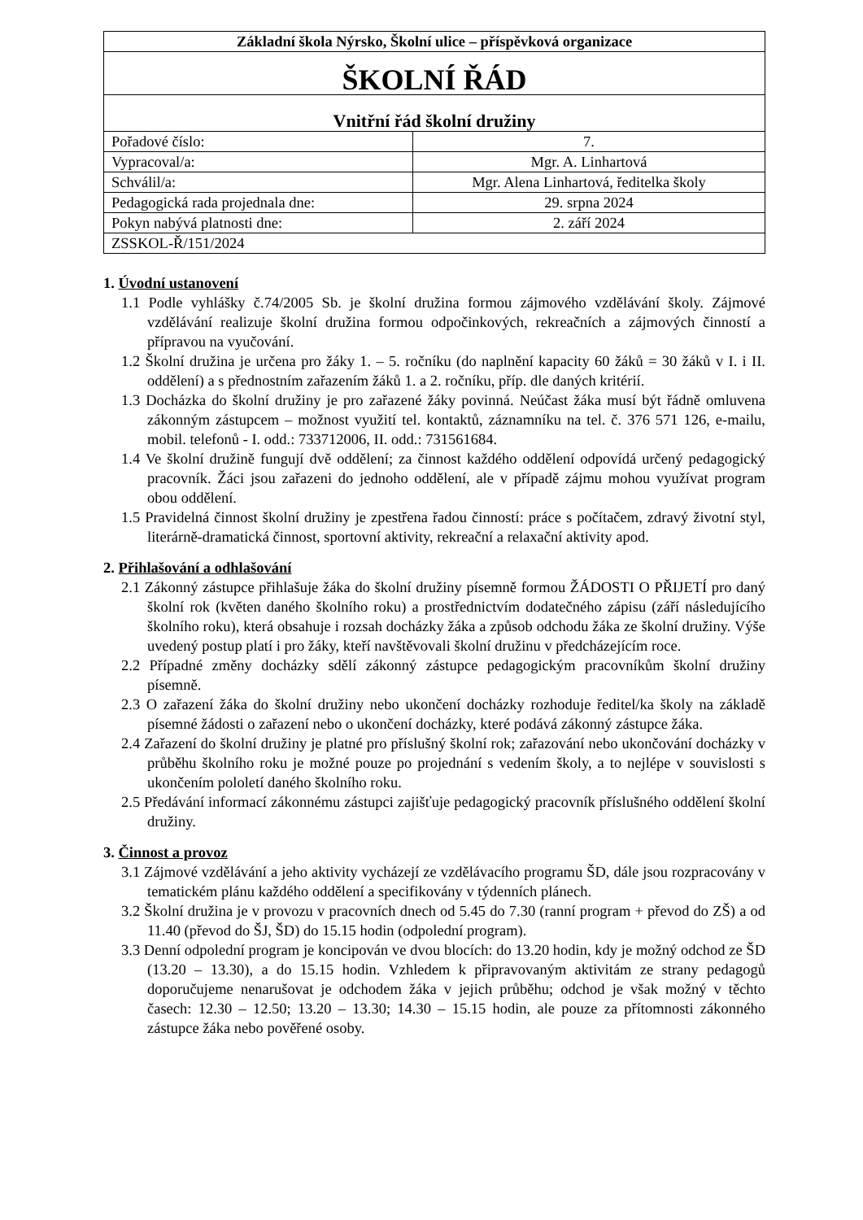| Základní škola Nýrsko, Školní ulice – příspěvková organizace | |
| ŠKOLNÍ ŘÁD | |
| Vnitřní řád školní družiny | |
| Pořadové číslo: | 7. |
| Vypracoval/a: | Mgr. A. Linhartová |
| Schválil/a: | Mgr. Alena Linhartová, ředitelka školy |
| Pedagogická rada projednala dne: | 29. srpna 2024 |
| Pokyn nabývá platnosti dne: | 2. září 2024 |
| ZSSKOL-Ř/151/2024 | |
1. Úvodní ustanovení
1.1 Podle vyhlášky č.74/2005 Sb. je školní družina formou zájmového vzdělávání školy. Zájmové vzdělávání realizuje školní družina formou odpočinkových, rekreačních a zájmových činností a přípravou na vyučování.
1.2 Školní družina je určena pro žáky 1. – 5. ročníku (do naplnění kapacity 60 žáků = 30 žáků v I. i II. oddělení) a s přednostním zařazením žáků 1. a 2. ročníku, příp. dle daných kritérií.
1.3 Docházka do školní družiny je pro zařazené žáky povinná. Neúčast žáka musí být řádně omluvena zákonným zástupcem – možnost využití tel. kontaktů, záznamníku na tel. č. 376 571 126, e-mailu, mobil. telefonů - I. odd.: 733712006, II. odd.: 731561684.
1.4 Ve školní družině fungují dvě oddělení; za činnost každého oddělení odpovídá určený pedagogický pracovník. Žáci jsou zařazeni do jednoho oddělení, ale v případě zájmu mohou využívat program obou oddělení.
1.5 Pravidelná činnost školní družiny je zpestřena řadou činností: práce s počítačem, zdravý životní styl, literárně-dramatická činnost, sportovní aktivity, rekreační a relaxační aktivity apod.
2. Přihlašování a odhlašování
2.1 Zákonný zástupce přihlašuje žáka do školní družiny písemně formou ŽÁDOSTI O PŘIJETÍ pro daný školní rok (květen daného školního roku) a prostřednictvím dodatečného zápisu (září následujícího školního roku), která obsahuje i rozsah docházky žáka a způsob odchodu žáka ze školní družiny. Výše uvedený postup platí i pro žáky, kteří navštěvovali školní družinu v předcházejícím roce.
2.2 Případné změny docházky sdělí zákonný zástupce pedagogickým pracovníkům školní družiny písemně.
2.3 O zařazení žáka do školní družiny nebo ukončení docházky rozhoduje ředitel/ka školy na základě písemné žádosti o zařazení nebo o ukončení docházky, které podává zákonný zástupce žáka.
2.4 Zařazení do školní družiny je platné pro příslušný školní rok; zařazování nebo ukončování docházky v průběhu školního roku je možné pouze po projednání s vedením školy, a to nejlépe v souvislosti s ukončením pololetí daného školního roku.
2.5 Předávání informací zákonnému zástupci zajišťuje pedagogický pracovník příslušného oddělení školní družiny.
3. Činnost a provoz
3.1 Zájmové vzdělávání a jeho aktivity vycházejí ze vzdělávacího programu ŠD, dále jsou rozpracovány v tematickém plánu každého oddělení a specifikovány v týdenních plánech.
3.2 Školní družina je v provozu v pracovních dnech od 5.45 do 7.30 (ranní program + převod do ZŠ) a od 11.40 (převod do ŠJ, ŠD) do 15.15 hodin (odpolední program).
3.3 Denní odpolední program je koncipován ve dvou blocích: do 13.20 hodin, kdy je možný odchod ze ŠD (13.20 – 13.30), a do 15.15 hodin. Vzhledem k připravovaným aktivitám ze strany pedagogů doporučujeme nenarušovat je odchodem žáka v jejich průběhu; odchod je však možný v těchto časech: 12.30 – 12.50; 13.20 – 13.30; 14.30 – 15.15 hodin, ale pouze za přítomnosti zákonného zástupce žáka nebo pověřené osoby.